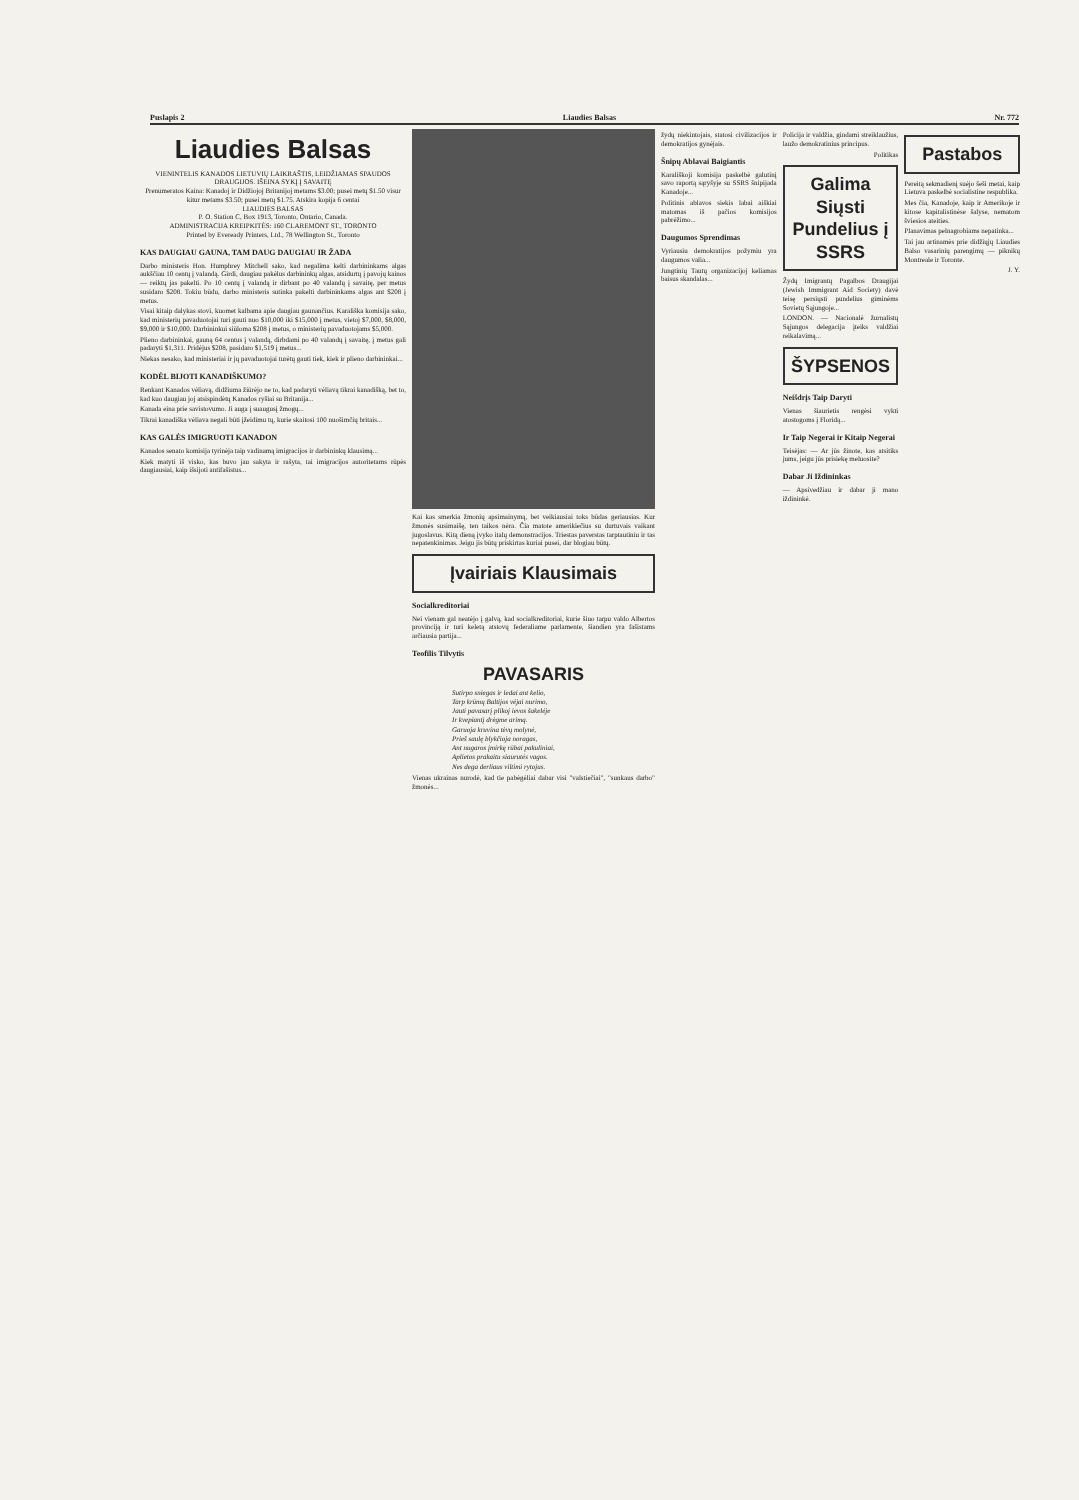Puslapis 2 Liaudies Balsas Nr. 772
Liaudies Balsas
VIENINTELIS KANADOS LIETUVIŲ LAIKRAŠTIS, LEIDŽIAMAS SPAUDOS DRAUGIJOS. IŠEINA SYKĮ Į SAVAITĘ
Prenumeratos Kaina: Kanadoj ir Didžiojoj Britanijoj metams $3.00; pusei metų $1.50 visur kitur metams $3.50; pusei metų $1.75. Atskira kopija 6 centai
LIAUDIES BALSAS
P. O. Station C, Box 1913, Toronto, Ontario, Canada.
ADMINISTRACIJA KREIPKITĖS: 160 CLAREMONT ST., TORONTO
Printed by Eveready Printers, Ltd., 78 Wellington St., Toronto
KAS DAUGIAU GAUNA, TAM DAUG DAUGIAU IR ŽADA
Darbo ministeris Hon. Humphrey Mitchell sako, kad negalima kelti darbininkams algas aukščiau 10 centų į valandą. Girdi, daugiau pakėlus darbininkų algas, atsidurtų į pavojų kainos — reiktų jas pakelti. Po 10 centų į valandą ir dirbant po 40 valandų į savaitę, per metus susidaro $208. Tokiu būdu, darbo ministeris sutinka pakelti darbininkams algas ant $208 į metus.
Visai kitaip dalykas stovi, kuomet kalbama apie daugiau gaunančius. Karališka komisija sako, kad ministerių pavaduotojai turi gauti nuo $10,000 iki $15,000 į metus, vietoj $7,000, $8,000, $9,000 ir $10,000. Darbininkui siūloma $208 į metus, o ministerių pavaduotojams $5,000.
Plieno darbininkai, gauną 64 centus į valandą, dirbdami po 40 valandų į savaitę, į metus gali padaryti $1,311. Pridėjus $208, pasidaro $1,519 į metus...
Niekas nesako, kad ministeriai ir jų pavaduotojai turėtų gauti tiek, kiek ir plieno darbininkai...
KODĖL BIJOTI KANADIŠKUMO?
Renkant Kanados vėliavą, didžiuma žiūrėjo ne to, kad padaryti vėliavą tikrai kanadišką, bet to, kad kuo daugiau joj atsispindėtų Kanados ryšiai su Britanija...
Kanada eina prie savistovumo. Ji auga į suaugusį žmogų...
Tikrai kanadiška vėliava negali būti įžeidimu tų, kurie skaitosi 100 nuošimčių britais...
KAS GALĖS IMIGRUOTI KANADON
Kanados senato komisija tyrinėja taip vadinamą imigracijos ir darbininkų klausimą...
Kiek matyti iš visko, kas buvo jau sakyta ir rašyta, tai imigracijos autoritetams rūpės daugiausiai, kaip išsijoti antifašistus...
Kai kas smerkia žmonių apsimainymą, bet veikiausiai toks būdas geriausias. Kur žmonės susimaišę, ten taikos nėra. Čia matote amerikiečius su durtuvais vaikant jugoslavus. Kitą dieną įvyko italų demonstracijos. Triestas paverstas tarptautiniu ir tas nepatenkinimas. Jeigu jis būtų priskirtas kuriai pusei, dar blogiau būtų.
Įvairiais Klausimais
Socialkreditoriai
Nei vienam gal neatėjo į galvą, kad socialkreditoriai, kurie šiuo tarpu valdo Albertos provinciją ir turi keletą atstovų federaliame parlamente, šiandien yra fašistams arčiausia partija...
Teofilis Tilvytis
PAVASARIS
Sutirpo sniegas ir ledai ant kelio,
Tarp krūmų Baltijos vėjai nurimo,
Jauti pavasarį plikoj ievos šakelėje
Ir kvepiantį drėgme arimą.
Garuoja kruvina tėvų molynė,
Prieš saulę blykčioja noragas,
Ant nugaros įmirkę rūbai pakuliniai,
Aplietos prakaitu siaurutės vagos.
Nes dega derliaus viltimi rytojus.
Vienas ukrainas nurodė, kad tie pabėgėliai dabar visi "valstiečiai", "sunkaus darbo" žmonės...
žydų niekintojais, statosi civilizacijos ir demokratijos gynėjais.
Šnipų Ablavai Baigiantis
Karališkoji komisija paskelbė galutinį savo raportą sąryšyje su SSRS šnipijada Kanadoje...
Politinis ablavos siekis labai aiškiai matomas iš pačios komisijos pabrėžimo...
Daugumos Sprendimas
Vyriausiu demokratijos požymiu yra daugumos valia...
Jungtinių Tautų organizacijoj keliamas baisus skandalas...
Policija ir valdžia, gindami streiklaužius, laužo demokratinius principus.
Politikas
Galima Siųsti Pundelius į SSRS
Žydų Imigrantų Pagalbos Draugijai (Jewish Immigrant Aid Society) davė teisę persiųsti pundelius giminėms Sovietų Sąjungoje...
LONDON. — Nacionalė žurnalistų Sąjungos delegacija įteiks valdžiai reikalavimą...
ŠYPSENOS
Neišdrįs Taip Daryti
Vienas šiaurietis rengėsi vykti atostogoms į Floridą...
Ir Taip Negerai ir Kitaip Negerai
Teisėjas: — Ar jūs žinote, kas atsitiks jums, jeigu jūs prisiekę meluosite?
Dabar Ji Iždininkas
— Apsivedžiau ir dabar ji mano iždininkė.
Pastabos
Pereitą sekmadienį suėjo šeši metai, kaip Lietuva paskelbė socialistine respublika.
Mes čia, Kanadoje, kaip ir Amerikoje ir kitose kapitalistinėse šalyse, nematom šviesios ateities.
Planavimas pelnagrobiams nepatinka...
Tai jau artinamės prie didžiųjų Liaudies Balso vasarinių parengimų — piknikų Montreale ir Toronte.
J. Y.